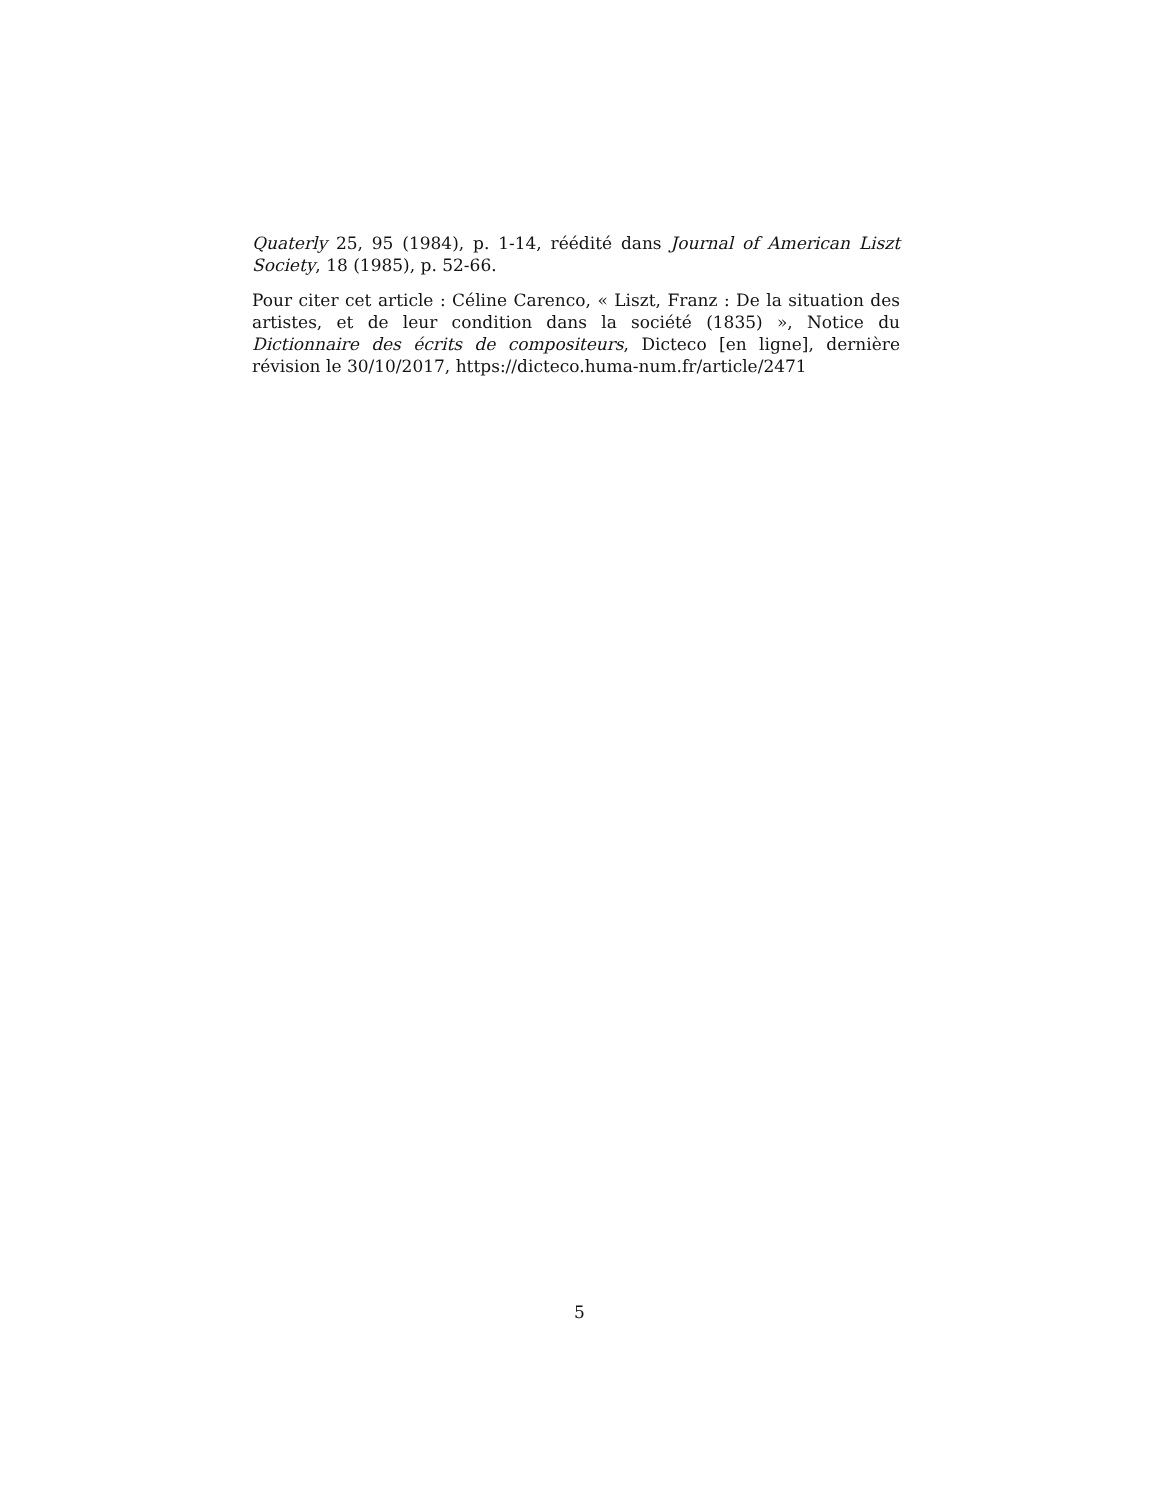Quaterly 25, 95 (1984), p. 1-14, réédité dans Journal of American Liszt Society, 18 (1985), p. 52-66.
Pour citer cet article : Céline Carenco, « Liszt, Franz : De la situation des artistes, et de leur condition dans la société (1835) », Notice du Dictionnaire des écrits de compositeurs, Dicteco [en ligne], dernière révision le 30/10/2017, https://dicteco.huma-num.fr/article/2471
5